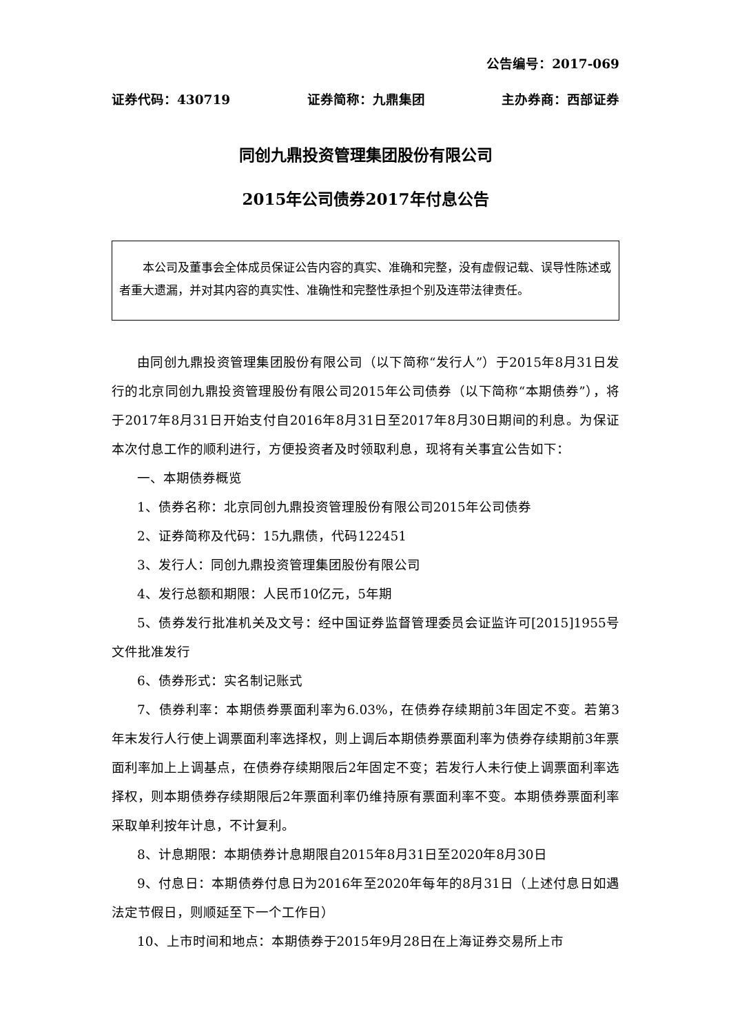公告编号：2017-069
证券代码：430719 证券简称：九鼎集团 主办券商：西部证券
同创九鼎投资管理集团股份有限公司
2015年公司债券2017年付息公告
本公司及董事会全体成员保证公告内容的真实、准确和完整，没有虚假记载、误导性陈述或者重大遗漏，并对其内容的真实性、准确性和完整性承担个别及连带法律责任。
由同创九鼎投资管理集团股份有限公司（以下简称“发行人”）于2015年8月31日发行的北京同创九鼎投资管理股份有限公司2015年公司债券（以下简称“本期债券”），将于2017年8月31日开始支付自2016年8月31日至2017年8月30日期间的利息。为保证本次付息工作的顺利进行，方便投资者及时领取利息，现将有关事宜公告如下：
一、本期债券概览
1、债券名称：北京同创九鼎投资管理股份有限公司2015年公司债券
2、证券简称及代码：15九鼎债，代码122451
3、发行人：同创九鼎投资管理集团股份有限公司
4、发行总额和期限：人民币10亿元，5年期
5、债券发行批准机关及文号：经中国证券监督管理委员会证监许可[2015]1955号文件批准发行
6、债券形式：实名制记账式
7、债券利率：本期债券票面利率为6.03%，在债券存续期前3年固定不变。若第3年末发行人行使上调票面利率选择权，则上调后本期债券票面利率为债券存续期前3年票面利率加上上调基点，在债券存续期限后2年固定不变；若发行人未行使上调票面利率选择权，则本期债券存续期限后2年票面利率仍维持原有票面利率不变。本期债券票面利率采取单利按年计息，不计复利。
8、计息期限：本期债券计息期限自2015年8月31日至2020年8月30日
9、付息日：本期债券付息日为2016年至2020年每年的8月31日（上述付息日如遇法定节假日，则顺延至下一个工作日）
10、上市时间和地点：本期债券于2015年9月28日在上海证券交易所上市